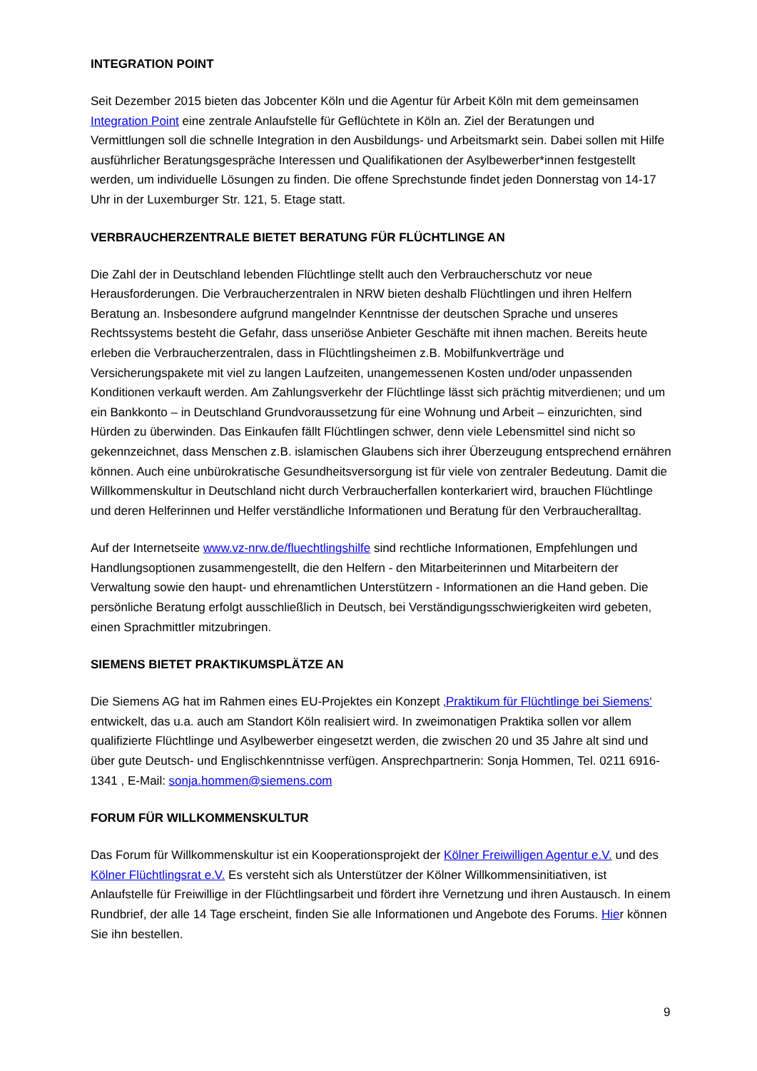INTEGRATION POINT
Seit Dezember 2015 bieten das Jobcenter Köln und die Agentur für Arbeit Köln mit dem gemeinsamen Integration Point eine zentrale Anlaufstelle für Geflüchtete in Köln an. Ziel der Beratungen und Vermittlungen soll die schnelle Integration in den Ausbildungs- und Arbeitsmarkt sein. Dabei sollen mit Hilfe ausführlicher Beratungsgespräche Interessen und Qualifikationen der Asylbewerber*innen festgestellt werden, um individuelle Lösungen zu finden. Die offene Sprechstunde findet jeden Donnerstag von 14-17 Uhr in der Luxemburger Str. 121, 5. Etage statt.
VERBRAUCHERZENTRALE BIETET BERATUNG FÜR FLÜCHTLINGE AN
Die Zahl der in Deutschland lebenden Flüchtlinge stellt auch den Verbraucherschutz vor neue Herausforderungen. Die Verbraucherzentralen in NRW bieten deshalb Flüchtlingen und ihren Helfern Beratung an. Insbesondere aufgrund mangelnder Kenntnisse der deutschen Sprache und unseres Rechtssystems besteht die Gefahr, dass unseriöse Anbieter Geschäfte mit ihnen machen. Bereits heute erleben die Verbraucherzentralen, dass in Flüchtlingsheimen z.B. Mobilfunkverträge und Versicherungspakete mit viel zu langen Laufzeiten, unangemessenen Kosten und/oder unpassenden Konditionen verkauft werden. Am Zahlungsverkehr der Flüchtlinge lässt sich prächtig mitverdienen; und um ein Bankkonto – in Deutschland Grundvoraussetzung für eine Wohnung und Arbeit – einzurichten, sind Hürden zu überwinden. Das Einkaufen fällt Flüchtlingen schwer, denn viele Lebensmittel sind nicht so gekennzeichnet, dass Menschen z.B. islamischen Glaubens sich ihrer Überzeugung entsprechend ernähren können. Auch eine unbürokratische Gesundheitsversorgung ist für viele von zentraler Bedeutung. Damit die Willkommenskultur in Deutschland nicht durch Verbraucherfallen konterkariert wird, brauchen Flüchtlinge und deren Helferinnen und Helfer verständliche Informationen und Beratung für den Verbraucheralltag.
Auf der Internetseite www.vz-nrw.de/fluechtlingshilfe sind rechtliche Informationen, Empfehlungen und Handlungsoptionen zusammengestellt, die den Helfern - den Mitarbeiterinnen und Mitarbeitern der Verwaltung sowie den haupt- und ehrenamtlichen Unterstützern - Informationen an die Hand geben. Die persönliche Beratung erfolgt ausschließlich in Deutsch, bei Verständigungsschwierigkeiten wird gebeten, einen Sprachmittler mitzubringen.
SIEMENS BIETET PRAKTIKUMSPLÄTZE AN
Die Siemens AG hat im Rahmen eines EU-Projektes ein Konzept ‚Praktikum für Flüchtlinge bei Siemens‘ entwickelt, das u.a. auch am Standort Köln realisiert wird. In zweimonatigen Praktika sollen vor allem qualifizierte Flüchtlinge und Asylbewerber eingesetzt werden, die zwischen 20 und 35 Jahre alt sind und über gute Deutsch- und Englischkenntnisse verfügen. Ansprechpartnerin: Sonja Hommen, Tel. 0211 6916-1341 , E-Mail: sonja.hommen@siemens.com
FORUM FÜR WILLKOMMENSKULTUR
Das Forum für Willkommenskultur ist ein Kooperationsprojekt der Kölner Freiwilligen Agentur e.V. und des Kölner Flüchtlingsrat e.V. Es versteht sich als Unterstützer der Kölner Willkommensinitiativen, ist Anlaufstelle für Freiwillige in der Flüchtlingsarbeit und fördert ihre Vernetzung und ihren Austausch. In einem Rundbrief, der alle 14 Tage erscheint, finden Sie alle Informationen und Angebote des Forums. Hier können Sie ihn bestellen.
9